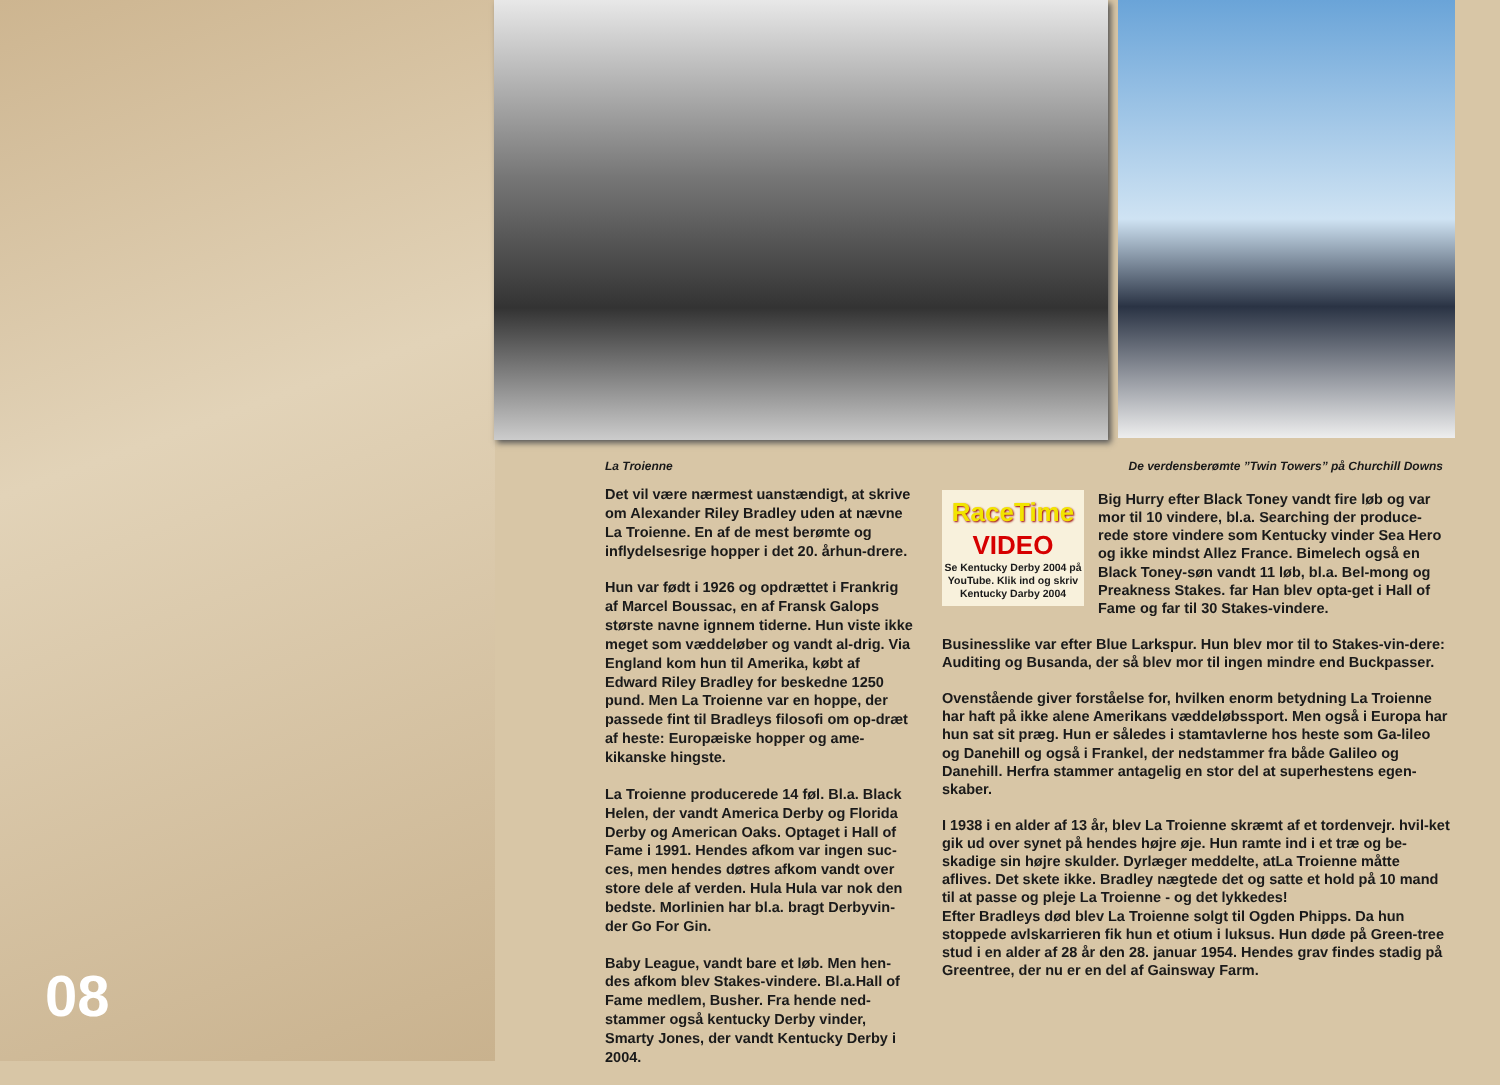La Troienne De verdensberømte ”Twin Towers” på Churchill Downs
Det vil være nærmest uanstændigt, at skrive om Alexander Riley Bradley uden at nævne La Troienne. En af de mest berømte og inflydelsesrige hopper i det 20. århun-drere.
Hun var født i 1926 og opdrættet i Frankrig af Marcel Boussac, en af Fransk Galops største navne ignnem tiderne. Hun viste ikke meget som væddeløber og vandt al-drig. Via England kom hun til Amerika, købt af Edward Riley Bradley for beskedne 1250 pund. Men La Troienne var en hoppe, der passede fint til Bradleys filosofi om op-dræt af heste: Europæiske hopper og ame-kikanske hingste.
La Troienne producerede 14 føl. Bl.a. Black Helen, der vandt America Derby og Florida Derby og American Oaks. Optaget i Hall of Fame i 1991. Hendes afkom var ingen suc-ces, men hendes døtres afkom vandt over store dele af verden. Hula Hula var nok den bedste. Morlinien har bl.a. bragt Derbyvin-der Go For Gin.
Baby League, vandt bare et løb. Men hen-des afkom blev Stakes-vindere. Bl.a.Hall of Fame medlem, Busher. Fra hende ned-stammer også kentucky Derby vinder, Smarty Jones, der vandt Kentucky Derby i 2004.
RaceTime
VIDEO
Se Kentucky Derby 2004 på YouTube. Klik ind og skriv Kentucky Darby 2004
Big Hurry efter Black Toney vandt fire løb og var mor til 10 vindere, bl.a. Searching der produce-rede store vindere som Kentucky vinder Sea Hero og ikke mindst Allez France. Bimelech også en Black Toney-søn vandt 11 løb, bl.a. Bel-mong og Preakness Stakes. far Han blev opta-get i Hall of Fame og far til 30 Stakes-vindere.
Businesslike var efter Blue Larkspur. Hun blev mor til to Stakes-vin-dere: Auditing og Busanda, der så blev mor til ingen mindre end Buckpasser.
Ovenstående giver forståelse for, hvilken enorm betydning La Troienne har haft på ikke alene Amerikans væddeløbssport. Men også i Europa har hun sat sit præg. Hun er således i stamtavlerne hos heste som Ga-lileo og Danehill og også i Frankel, der nedstammer fra både Galileo og Danehill. Herfra stammer antagelig en stor del at superhestens egen-skaber.
I 1938 i en alder af 13 år, blev La Troienne skræmt af et tordenvejr. hvil-ket gik ud over synet på hendes højre øje. Hun ramte ind i et træ og be-skadige sin højre skulder. Dyrlæger meddelte, atLa Troienne måtte aflives. Det skete ikke. Bradley nægtede det og satte et hold på 10 mand til at passe og pleje La Troienne - og det lykkedes!
Efter Bradleys død blev La Troienne solgt til Ogden Phipps. Da hun stoppede avlskarrieren fik hun et otium i luksus. Hun døde på Green-tree stud i en alder af 28 år den 28. januar 1954. Hendes grav findes stadig på Greentree, der nu er en del af Gainsway Farm.
08